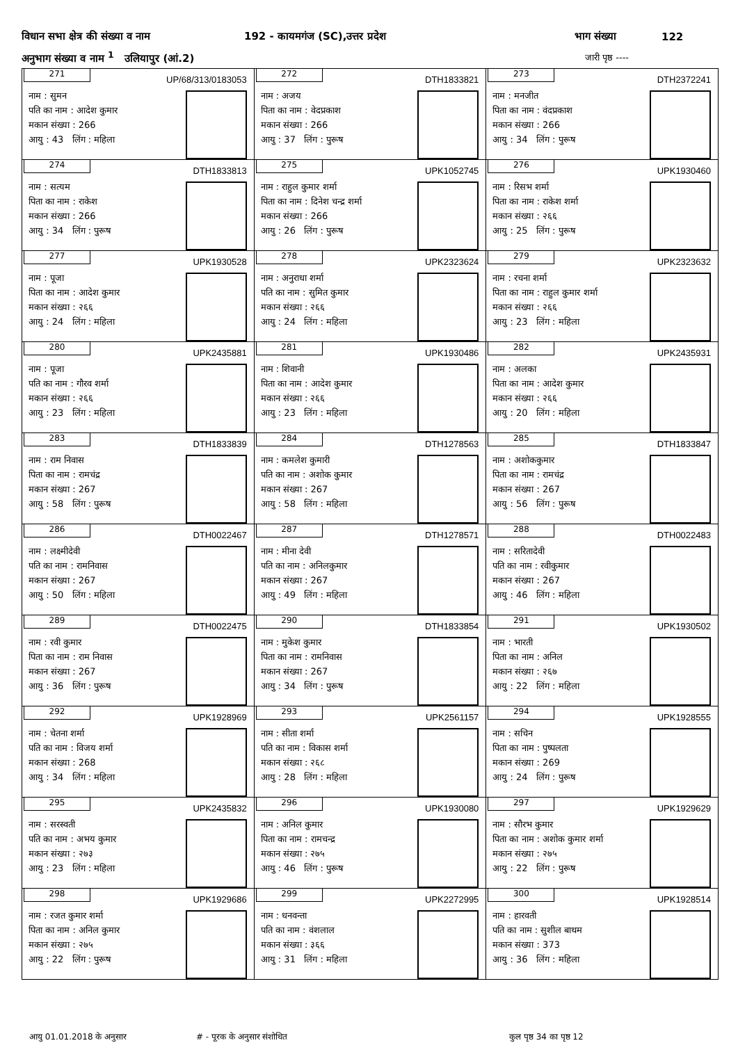विधान सभा क्षेत्र की संख्या व नाम 192 - कायमगंज (SC),उत्तर प्रदेश भाग संख्या 122
अनुभाग संख्या व नाम <sup>1</sup> उलियापुर (आं.2) जारी पृष्ठ ----
| 271 UP/68/313/0183053 नाम : सुमन पति का नाम : आदेश कुमार मकान संख्या : 266 आयु : 43 लिंग : महिला | 272 DTH1833821 नाम : अजय पिता का नाम : वेदप्रकाश मकान संख्या : 266 आयु : 37 लिंग : पुरूष | 273 DTH2372241 नाम : मनजीत पिता का नाम : वंदप्रकाश मकान संख्या : 266 आयु : 34 लिंग : पुरूष |
| 274 DTH1833813 नाम : सत्यम पिता का नाम : राकेश मकान संख्या : 266 आयु : 34 लिंग : पुरूष | 275 UPK1052745 नाम : राहुल कुमार शर्मा पिता का नाम : दिनेश चन्द्र शर्मा मकान संख्या : 266 आयु : 26 लिंग : पुरूष | 276 UPK1930460 नाम : रिसभ शर्मा पिता का नाम : राकेश शर्मा मकान संख्या : २६६ आयु : 25 लिंग : पुरूष |
| 277 UPK1930528 नाम : पूजा पिता का नाम : आदेश कुमार मकान संख्या : २६६ आयु : 24 लिंग : महिला | 278 UPK2323624 नाम : अनुराधा शर्मा पति का नाम : सुमित कुमार मकान संख्या : २६६ आयु : 24 लिंग : महिला | 279 UPK2323632 नाम : रचना शर्मा पिता का नाम : राहुल कुमार शर्मा मकान संख्या : २६६ आयु : 23 लिंग : महिला |
| 280 UPK2435881 नाम : पूजा पति का नाम : गौरव शर्मा मकान संख्या : २६६ आयु : 23 लिंग : महिला | 281 UPK1930486 नाम : शिवानी पिता का नाम : आदेश कुमार मकान संख्या : २६६ आयु : 23 लिंग : महिला | 282 UPK2435931 नाम : अलका पिता का नाम : आदेश कुमार मकान संख्या : २६६ आयु : 20 लिंग : महिला |
| 283 DTH1833839 नाम : राम निवास पिता का नाम : रामचंद्र मकान संख्या : 267 आयु : 58 लिंग : पुरूष | 284 DTH1278563 नाम : कमलेश कुमारी पति का नाम : अशोक कुमार मकान संख्या : 267 आयु : 58 लिंग : महिला | 285 DTH1833847 नाम : अशोककुमार पिता का नाम : रामचंद्र मकान संख्या : 267 आयु : 56 लिंग : पुरूष |
| 286 DTH0022467 नाम : लक्ष्मीदेवी पति का नाम : रामनिवास मकान संख्या : 267 आयु : 50 लिंग : महिला | 287 DTH1278571 नाम : मीना देवी पति का नाम : अनिलकुमार मकान संख्या : 267 आयु : 49 लिंग : महिला | 288 DTH0022483 नाम : सरितादेवी पति का नाम : रवीकुमार मकान संख्या : 267 आयु : 46 लिंग : महिला |
| 289 DTH0022475 नाम : रवी कुमार पिता का नाम : राम निवास मकान संख्या : 267 आयु : 36 लिंग : पुरूष | 290 DTH1833854 नाम : मुकेश कुमार पिता का नाम : रामनिवास मकान संख्या : 267 आयु : 34 लिंग : पुरूष | 291 UPK1930502 नाम : भारती पिता का नाम : अनिल मकान संख्या : २६७ आयु : 22 लिंग : महिला |
| 292 UPK1928969 नाम : चेतना शर्मा पति का नाम : विजय शर्मा मकान संख्या : 268 आयु : 34 लिंग : महिला | 293 UPK2561157 नाम : सीता शर्मा पति का नाम : विकास शर्मा मकान संख्या : २६८ आयु : 28 लिंग : महिला | 294 UPK1928555 नाम : सचिन पिता का नाम : पुष्पलता मकान संख्या : 269 आयु : 24 लिंग : पुरूष |
| 295 UPK2435832 नाम : सरस्वती पति का नाम : अभय कुमार मकान संख्या : २७३ आयु : 23 लिंग : महिला | 296 UPK1930080 नाम : अनिल कुमार पिता का नाम : रामचन्द्र मकान संख्या : २७५ आयु : 46 लिंग : पुरूष | 297 UPK1929629 नाम : सौरभ कुमार पिता का नाम : अशोक कुमार शर्मा मकान संख्या : २७५ आयु : 22 लिंग : पुरूष |
| 298 UPK1929686 नाम : रजत कुमार शर्मा पिता का नाम : अनिल कुमार मकान संख्या : २७५ आयु : 22 लिंग : पुरूष | 299 UPK2272995 नाम : धनवन्ता पति का नाम : वंशलाल मकान संख्या : ३६६ आयु : 31 लिंग : महिला | 300 UPK1928514 नाम : हारवती पति का नाम : सुशील बाथम मकान संख्या : 373 आयु : 36 लिंग : महिला |
आयु 01.01.2018 के अनुसार # - पूरक के अनुसार संशोधित कुल पृष्ठ 34 का पृष्ठ 12